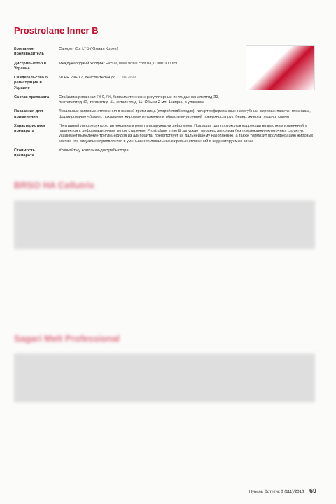Prostrolane Inner B
| Компания-производитель | Caregen Co. LTD (Южная Корея) |
| Дистрибьютор в Украине | Международный холдинг FloSal, www.flosal.com.ua, 0 800 300 850 |
| Свидетельство о регистрации в Украине | № PR.236-17, действителен до 17.05.2022 |
| Состав препарата | Стабилизированная ГК 0,7%, биомиметические регуляторные пептиды: нонапептид-32, пентапептид-43, трипептид-41, октапептид-11. Объем 2 мл, 1 шприц в упаковке |
| Показания для применения | Локальные жировые отложения в нижней трети лица (второй подбородок), гипертрофированные носогубные жировые пакеты, птоз лица, формирование «брыл», локальные жировые отложения в области внутренней поверхности рук, бедер, живота, ягодиц, спины |
| Характеристики препарата | Пептидный липоредуктор с интенсивным ревитализирующим действием. Подходит для протоколов коррекции возрастных изменений у пациентов с деформационным типом старения. Prostrolane Inner B запускает процесс липолиза без повреждения клеточных структур, усиливает выведение триглицеридов из адипоцита, препятствует их дальнейшему накоплению, а также тормозит пролиферацию жировых клеток, что визуально проявляется в уменьшении локальных жировых отложений в корректируемых зонах |
| Стоимость препарата | Уточняйте у компании-дистрибьютора |
BRSO HA Cellutrix
Sagari Melt Professional
Нувель Эстетик 3 (111)/2018 69